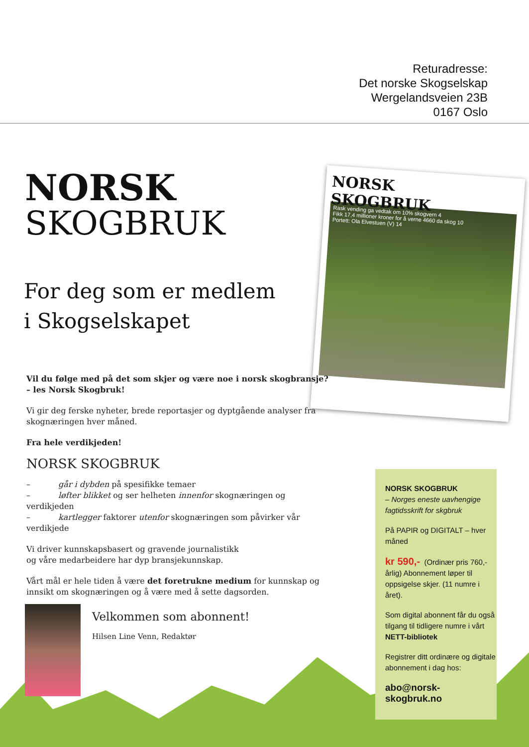Returadresse:
Det norske Skogselskap
Wergelandsveien 23B
0167 Oslo
NORSK
SKOGBRUK
For deg som er medlem
i Skogselskapet
NORSK
SKOGBRUK
Rask vending ga vedtak om 10% skogvern 4
Fikk 17,4 millioner kroner for å verne 4660 da skog 10
Portett: Ola Elvestuen (V) 14
Vil du følge med på det som skjer og være noe i norsk skogbransje?
– les Norsk Skogbruk!
Vi gir deg ferske nyheter, brede reportasjer og dyptgående analyser fra skognæringen hver måned.
Fra hele verdikjeden!
NORSK SKOGBRUK
– går i dybden på spesifikke temaer
– løfter blikket og ser helheten innenfor skognæringen og verdikjeden
– kartlegger faktorer utenfor skognæringen som påvirker vår verdikjede
Vi driver kunnskapsbasert og gravende journalistikk
og våre medarbeidere har dyp bransjekunnskap.
Vårt mål er hele tiden å være det foretrukne medium for kunnskap og innsikt om skognæringen og å være med å sette dagsorden.
Velkommen som abonnent!
Hilsen Line Venn, Redaktør
NORSK SKOGBRUK
– Norges eneste uavhengige fagtidsskrift for skgbruk
På PAPIR og DIGITALT – hver måned
kr 590,- (Ordinær pris 760,- årlig) Abonnement løper til oppsigelse skjer. (11 numre i året).
Som digital abonnent får du også tilgang til tidligere numre i vårt NETT-bibliotek
Registrer ditt ordinære og digitale abonnement i dag hos:
abo@norsk-skogbruk.no